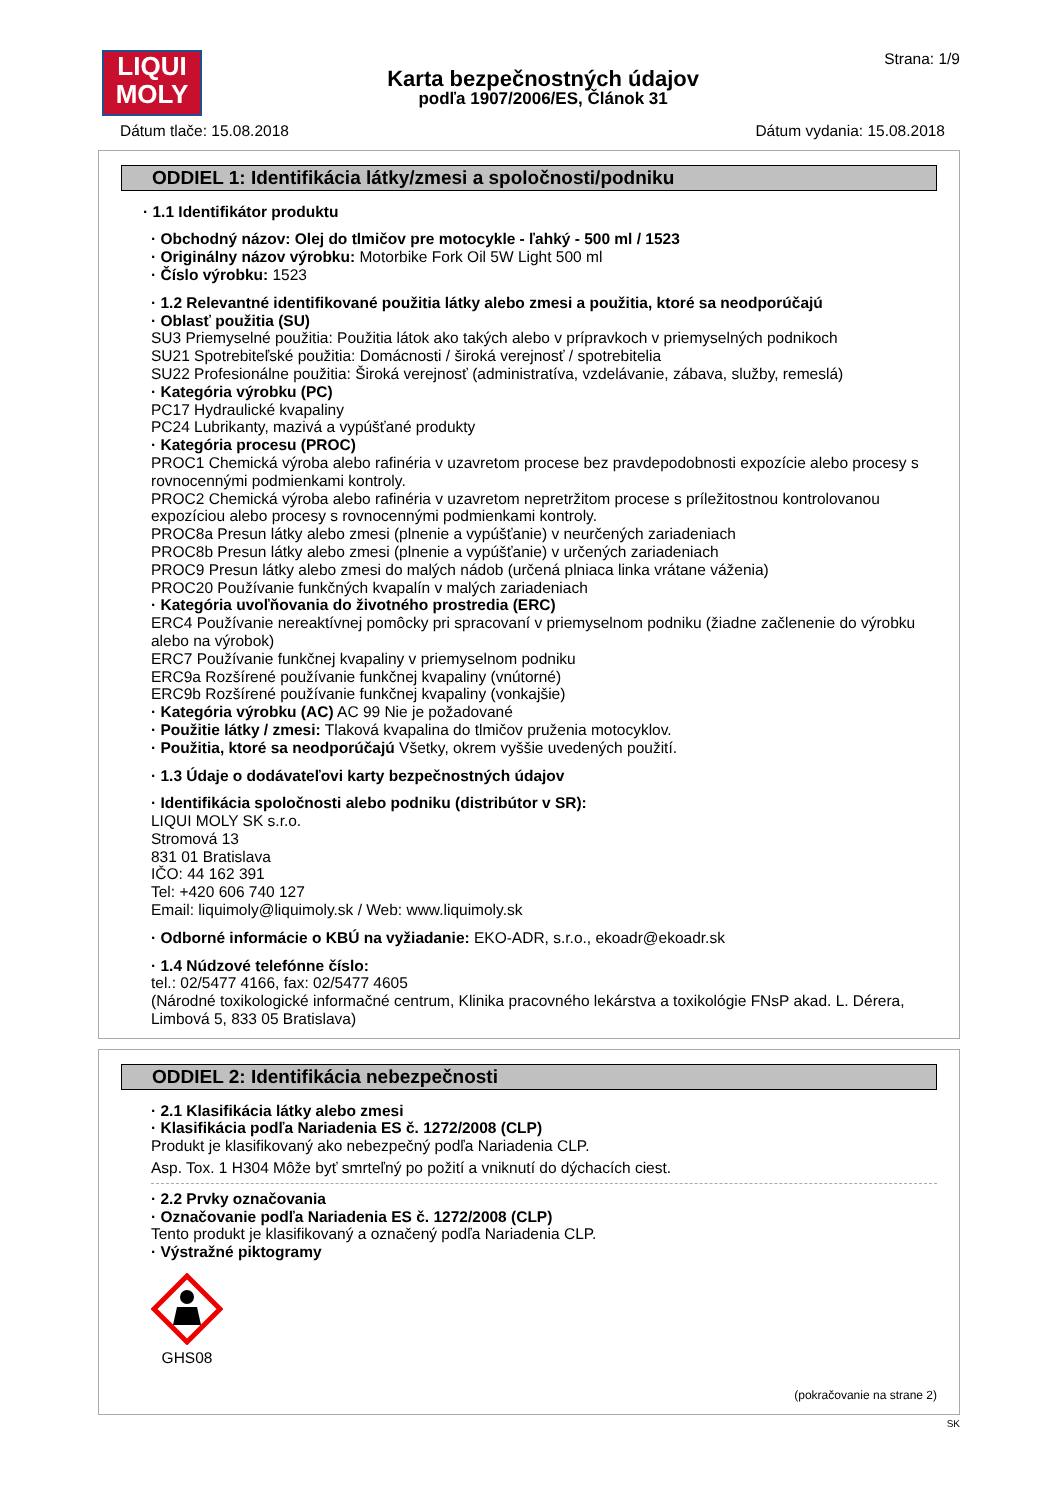LIQUI
MOLY
Karta bezpečnostných údajov
podľa 1907/2006/ES, Článok 31
Strana: 1/9
Dátum tlače: 15.08.2018 Dátum vydania: 15.08.2018
ODDIEL 1: Identifikácia látky/zmesi a spoločnosti/podniku
· 1.1 Identifikátor produktu
· Obchodný názov: Olej do tlmičov pre motocykle - ľahký - 500 ml / 1523
· Originálny názov výrobku: Motorbike Fork Oil 5W Light 500 ml
· Číslo výrobku: 1523
· 1.2 Relevantné identifikované použitia látky alebo zmesi a použitia, ktoré sa neodporúčajú
· Oblasť použitia (SU)
SU3 Priemyselné použitia: Použitia látok ako takých alebo v prípravkoch v priemyselných podnikoch
SU21 Spotrebiteľské použitia: Domácnosti / široká verejnosť / spotrebitelia
SU22 Profesionálne použitia: Široká verejnosť (administratíva, vzdelávanie, zábava, služby, remeslá)
· Kategória výrobku (PC)
PC17 Hydraulické kvapaliny
PC24 Lubrikanty, mazivá a vypúšťané produkty
· Kategória procesu (PROC)
PROC1 Chemická výroba alebo rafinéria v uzavretom procese bez pravdepodobnosti expozície alebo procesy s rovnocennými podmienkami kontroly.
PROC2 Chemická výroba alebo rafinéria v uzavretom nepretržitom procese s príležitostnou kontrolovanou expozíciou alebo procesy s rovnocennými podmienkami kontroly.
PROC8a Presun látky alebo zmesi (plnenie a vypúšťanie) v neurčených zariadeniach
PROC8b Presun látky alebo zmesi (plnenie a vypúšťanie) v určených zariadeniach
PROC9 Presun látky alebo zmesi do malých nádob (určená plniaca linka vrátane váženia)
PROC20 Používanie funkčných kvapalín v malých zariadeniach
· Kategória uvoľňovania do životného prostredia (ERC)
ERC4 Používanie nereaktívnej pomôcky pri spracovaní v priemyselnom podniku (žiadne začlenenie do výrobku alebo na výrobok)
ERC7 Používanie funkčnej kvapaliny v priemyselnom podniku
ERC9a Rozšírené používanie funkčnej kvapaliny (vnútorné)
ERC9b Rozšírené používanie funkčnej kvapaliny (vonkajšie)
· Kategória výrobku (AC) AC 99 Nie je požadované
· Použitie látky / zmesi: Tlaková kvapalina do tlmičov pruženia motocyklov.
· Použitia, ktoré sa neodporúčajú Všetky, okrem vyššie uvedených použití.
· 1.3 Údaje o dodávateľovi karty bezpečnostných údajov
· Identifikácia spoločnosti alebo podniku (distribútor v SR):
LIQUI MOLY SK s.r.o.
Stromová 13
831 01 Bratislava
IČO: 44 162 391
Tel: +420 606 740 127
Email: liquimoly@liquimoly.sk / Web: www.liquimoly.sk
· Odborné informácie o KBÚ na vyžiadanie: EKO-ADR, s.r.o., ekoadr@ekoadr.sk
· 1.4 Núdzové telefónne číslo:
tel.: 02/5477 4166, fax: 02/5477 4605
(Národné toxikologické informačné centrum, Klinika pracovného lekárstva a toxikológie FNsP akad. L. Dérera, Limbová 5, 833 05 Bratislava)
ODDIEL 2: Identifikácia nebezpečnosti
· 2.1 Klasifikácia látky alebo zmesi
· Klasifikácia podľa Nariadenia ES č. 1272/2008 (CLP)
Produkt je klasifikovaný ako nebezpečný podľa Nariadenia CLP.
Asp. Tox. 1 H304 Môže byť smrteľný po požití a vniknutí do dýchacích ciest.
· 2.2 Prvky označovania
· Označovanie podľa Nariadenia ES č. 1272/2008 (CLP)
Tento produkt je klasifikovaný a označený podľa Nariadenia CLP.
· Výstražné piktogramy
GHS08
(pokračovanie na strane 2)
SK